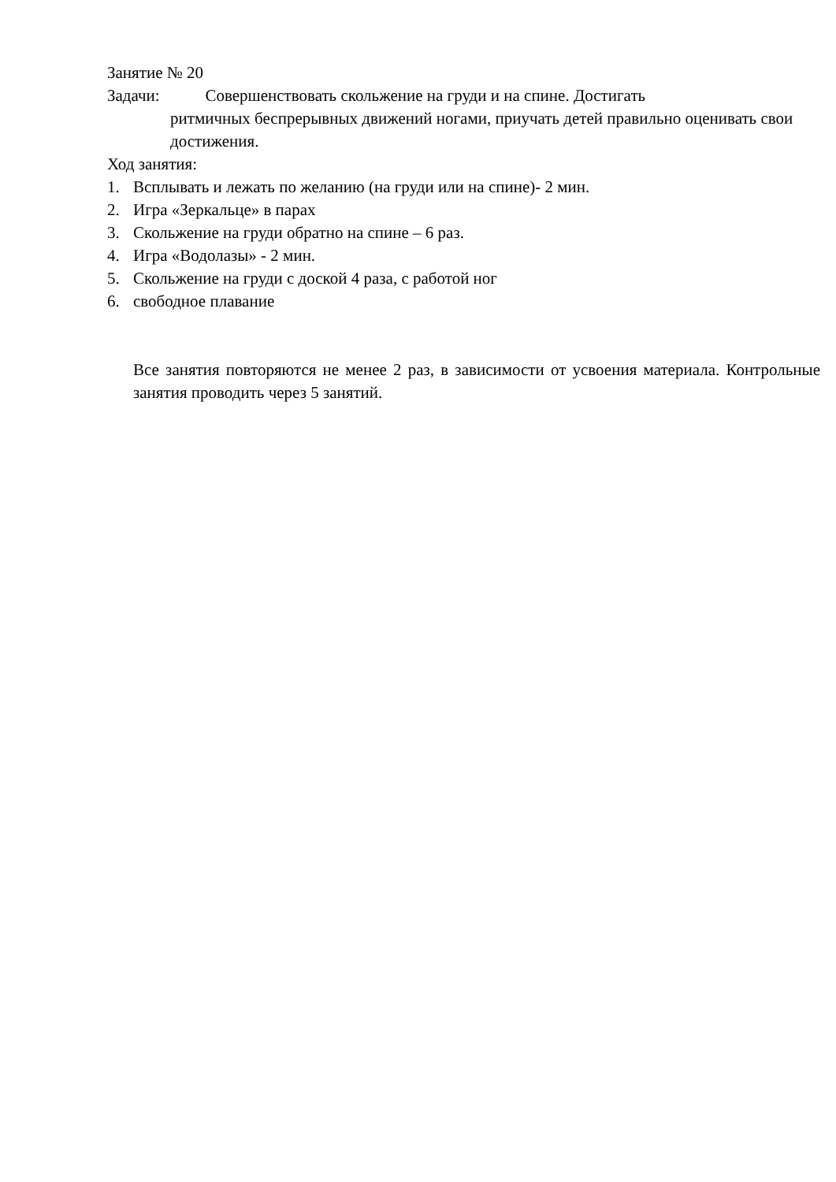Занятие № 20
Задачи: Совершенствовать скольжение на груди и на спине. Достигать
ритмичных беспрерывных движений ногами, приучать детей правильно оценивать свои достижения.
Ход занятия:
1. Всплывать и лежать по желанию (на груди или на спине)- 2 мин.
2. Игра «Зеркальце» в парах
3. Скольжение на груди обратно на спине – 6 раз.
4. Игра «Водолазы» - 2 мин.
5. Скольжение на груди с доской 4 раза, с работой ног
6. свободное плавание
Все занятия повторяются не менее 2 раз, в зависимости от усвоения материала. Контрольные занятия проводить через 5 занятий.